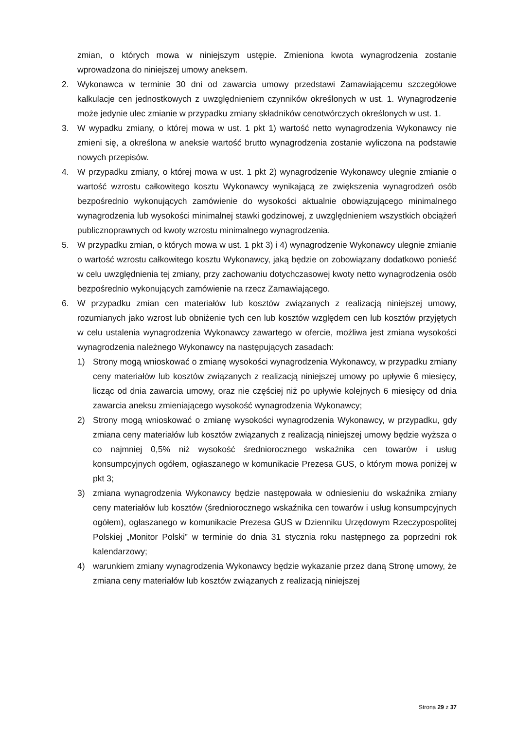zmian, o których mowa w niniejszym ustępie. Zmieniona kwota wynagrodzenia zostanie wprowadzona do niniejszej umowy aneksem.
2. Wykonawca w terminie 30 dni od zawarcia umowy przedstawi Zamawiającemu szczegółowe kalkulacje cen jednostkowych z uwzględnieniem czynników określonych w ust. 1. Wynagrodzenie może jedynie ulec zmianie w przypadku zmiany składników cenotwórczych określonych w ust. 1.
3. W wypadku zmiany, o której mowa w ust. 1 pkt 1) wartość netto wynagrodzenia Wykonawcy nie zmieni się, a określona w aneksie wartość brutto wynagrodzenia zostanie wyliczona na podstawie nowych przepisów.
4. W przypadku zmiany, o której mowa w ust. 1 pkt 2) wynagrodzenie Wykonawcy ulegnie zmianie o wartość wzrostu całkowitego kosztu Wykonawcy wynikającą ze zwiększenia wynagrodzeń osób bezpośrednio wykonujących zamówienie do wysokości aktualnie obowiązującego minimalnego wynagrodzenia lub wysokości minimalnej stawki godzinowej, z uwzględnieniem wszystkich obciążeń publicznoprawnych od kwoty wzrostu minimalnego wynagrodzenia.
5. W przypadku zmian, o których mowa w ust. 1 pkt 3) i 4) wynagrodzenie Wykonawcy ulegnie zmianie o wartość wzrostu całkowitego kosztu Wykonawcy, jaką będzie on zobowiązany dodatkowo ponieść w celu uwzględnienia tej zmiany, przy zachowaniu dotychczasowej kwoty netto wynagrodzenia osób bezpośrednio wykonujących zamówienie na rzecz Zamawiającego.
6. W przypadku zmian cen materiałów lub kosztów związanych z realizacją niniejszej umowy, rozumianych jako wzrost lub obniżenie tych cen lub kosztów względem cen lub kosztów przyjętych w celu ustalenia wynagrodzenia Wykonawcy zawartego w ofercie, możliwa jest zmiana wysokości wynagrodzenia należnego Wykonawcy na następujących zasadach:
1) Strony mogą wnioskować o zmianę wysokości wynagrodzenia Wykonawcy, w przypadku zmiany ceny materiałów lub kosztów związanych z realizacją niniejszej umowy po upływie 6 miesięcy, licząc od dnia zawarcia umowy, oraz nie częściej niż po upływie kolejnych 6 miesięcy od dnia zawarcia aneksu zmieniającego wysokość wynagrodzenia Wykonawcy;
2) Strony mogą wnioskować o zmianę wysokości wynagrodzenia Wykonawcy, w przypadku, gdy zmiana ceny materiałów lub kosztów związanych z realizacją niniejszej umowy będzie wyższa o co najmniej 0,5% niż wysokość średniorocznego wskaźnika cen towarów i usług konsumpcyjnych ogółem, ogłaszanego w komunikacie Prezesa GUS, o którym mowa poniżej w pkt 3;
3) zmiana wynagrodzenia Wykonawcy będzie następowała w odniesieniu do wskaźnika zmiany ceny materiałów lub kosztów (średniorocznego wskaźnika cen towarów i usług konsumpcyjnych ogółem), ogłaszanego w komunikacie Prezesa GUS w Dzienniku Urzędowym Rzeczypospolitej Polskiej „Monitor Polski” w terminie do dnia 31 stycznia roku następnego za poprzedni rok kalendarzowy;
4) warunkiem zmiany wynagrodzenia Wykonawcy będzie wykazanie przez daną Stronę umowy, że zmiana ceny materiałów lub kosztów związanych z realizacją niniejszej
Strona 29 z 37